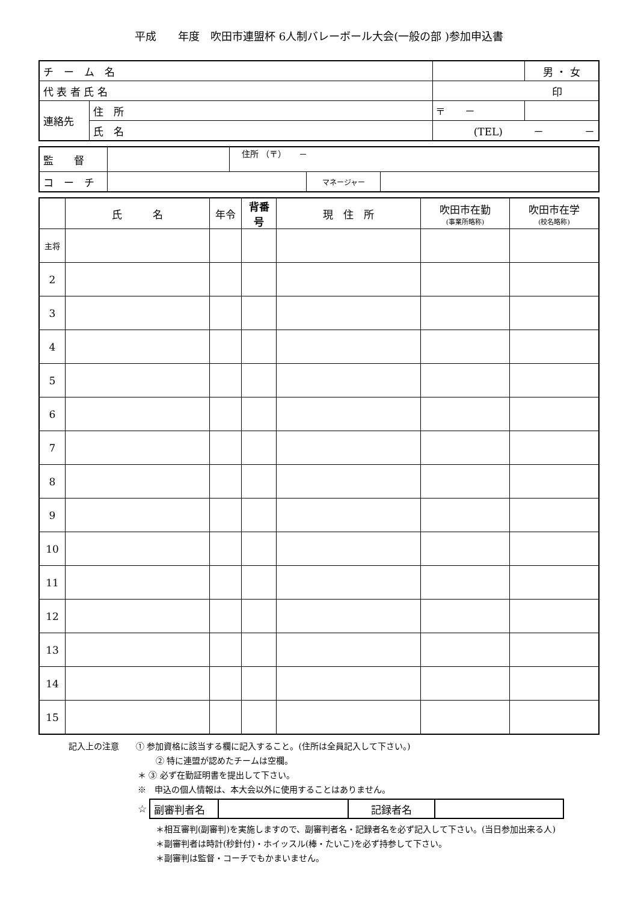平成　　年度　吹田市連盟杯 6人制バレーボール大会(一般の部 )参加申込書
| チ ー ム 名 | | | | 男 ・ 女 |
| 代 表 者 氏 名 | | 印 | | |
| 連絡先 | 住 所 | 〒 － | | |
| | 氏 名 | (TEL) － － | | |
| 監 督 | | 住所 （〒） － | | |
| コ ー チ | | | マネージャー | |
| | 氏 名 | 年令 | 背番号 | 現 住 所 | 吹田市在勤 (事業所略称) | 吹田市在学 (校名略称) |
| --- | --- | --- | --- | --- | --- | --- |
| 主将 | | | | | | |
| 2 | | | | | | |
| 3 | | | | | | |
| 4 | | | | | | |
| 5 | | | | | | |
| 6 | | | | | | |
| 7 | | | | | | |
| 8 | | | | | | |
| 9 | | | | | | |
| 10 | | | | | | |
| 11 | | | | | | |
| 12 | | | | | | |
| 13 | | | | | | |
| 14 | | | | | | |
| 15 | | | | | | |
記入上の注意　　① 参加資格に該当する欄に記入すること。(住所は全員記入して下さい。)
② 特に連盟が認めたチームは空欄。
＊ ③ 必ず在勤証明書を提出して下さい。
※　申込の個人情報は、本大会以外に使用することはありません。
☆
| 副審判者名 | | 記録者名 | |
＊相互審判(副審判)を実施しますので、副審判者名・記録者名を必ず記入して下さい。(当日参加出来る人)
＊副審判者は時計(秒針付)・ホイッスル(棒・たいこ)を必ず持参して下さい。
＊副審判は監督・コーチでもかまいません。